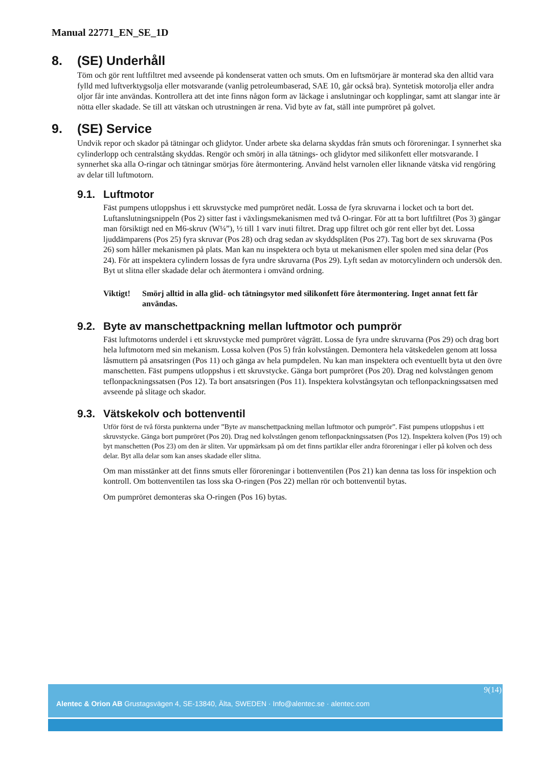Manual 22771_EN_SE_1D
8. (SE) Underhåll
Töm och gör rent luftfiltret med avseende på kondenserat vatten och smuts. Om en luftsmörjare är monterad ska den alltid vara fylld med luftverktygsolja eller motsvarande (vanlig petroleumbaserad, SAE 10, går också bra). Syntetisk motorolja eller andra oljor får inte användas. Kontrollera att det inte finns någon form av läckage i anslutningar och kopplingar, samt att slangar inte är nötta eller skadade. Se till att vätskan och utrustningen är rena. Vid byte av fat, ställ inte pumpröret på golvet.
9. (SE) Service
Undvik repor och skador på tätningar och glidytor. Under arbete ska delarna skyddas från smuts och föroreningar. I synnerhet ska cylinderlopp och centralstång skyddas. Rengör och smörj in alla tätnings- och glidytor med silikonfett eller motsvarande. I synnerhet ska alla O-ringar och tätningar smörjas före återmontering. Använd helst varnolen eller liknande vätska vid rengöring av delar till luftmotorn.
9.1. Luftmotor
Fäst pumpens utloppshus i ett skruvstycke med pumpröret nedåt. Lossa de fyra skruvarna i locket och ta bort det. Luftanslutningsnippeln (Pos 2) sitter fast i växlingsmekanismen med två O-ringar. För att ta bort luftfiltret (Pos 3) gängar man försiktigt ned en M6-skruv (W¼”), ½ till 1 varv inuti filtret. Drag upp filtret och gör rent eller byt det. Lossa ljuddämparens (Pos 25) fyra skruvar (Pos 28) och drag sedan av skyddsplåten (Pos 27). Tag bort de sex skruvarna (Pos 26) som håller mekanismen på plats. Man kan nu inspektera och byta ut mekanismen eller spolen med sina delar (Pos 24). För att inspektera cylindern lossas de fyra undre skruvarna (Pos 29). Lyft sedan av motorcylindern och undersök den. Byt ut slitna eller skadade delar och återmontera i omvänd ordning.
Viktigt! Smörj alltid in alla glid- och tätningsytor med silikonfett före återmontering. Inget annat fett får användas.
9.2. Byte av manschettpackning mellan luftmotor och pumprör
Fäst luftmotorns underdel i ett skruvstycke med pumpröret vågrätt. Lossa de fyra undre skruvarna (Pos 29) och drag bort hela luftmotorn med sin mekanism. Lossa kolven (Pos 5) från kolvstången. Demontera hela vätskedelen genom att lossa låsmuttern på ansatsringen (Pos 11) och gänga av hela pumpdelen. Nu kan man inspektera och eventuellt byta ut den övre manschetten. Fäst pumpens utloppshus i ett skruvstycke. Gänga bort pumpröret (Pos 20). Drag ned kolvstången genom teflonpackningssatsen (Pos 12). Ta bort ansatsringen (Pos 11). Inspektera kolvstångsytan och teflonpackningssatsen med avseende på slitage och skador.
9.3. Vätskekolv och bottenventil
Utför först de två första punkterna under ”Byte av manschettpackning mellan luftmotor och pumprör”. Fäst pumpens utloppshus i ett skruvstycke. Gänga bort pumpröret (Pos 20). Drag ned kolvstången genom teflonpackningssatsen (Pos 12). Inspektera kolven (Pos 19) och byt manschetten (Pos 23) om den är sliten. Var uppmärksam på om det finns partiklar eller andra föroreningar i eller på kolven och dess delar. Byt alla delar som kan anses skadade eller slitna.
Om man misstänker att det finns smuts eller föroreningar i bottenventilen (Pos 21) kan denna tas loss för inspektion och kontroll. Om bottenventilen tas loss ska O-ringen (Pos 22) mellan rör och bottenventil bytas.
Om pumpröret demonteras ska O-ringen (Pos 16) bytas.
9(14)
Alentec & Orion AB Grustagsvägen 4, SE-13840, Älta, SWEDEN · Info@alentec.se · alentec.com